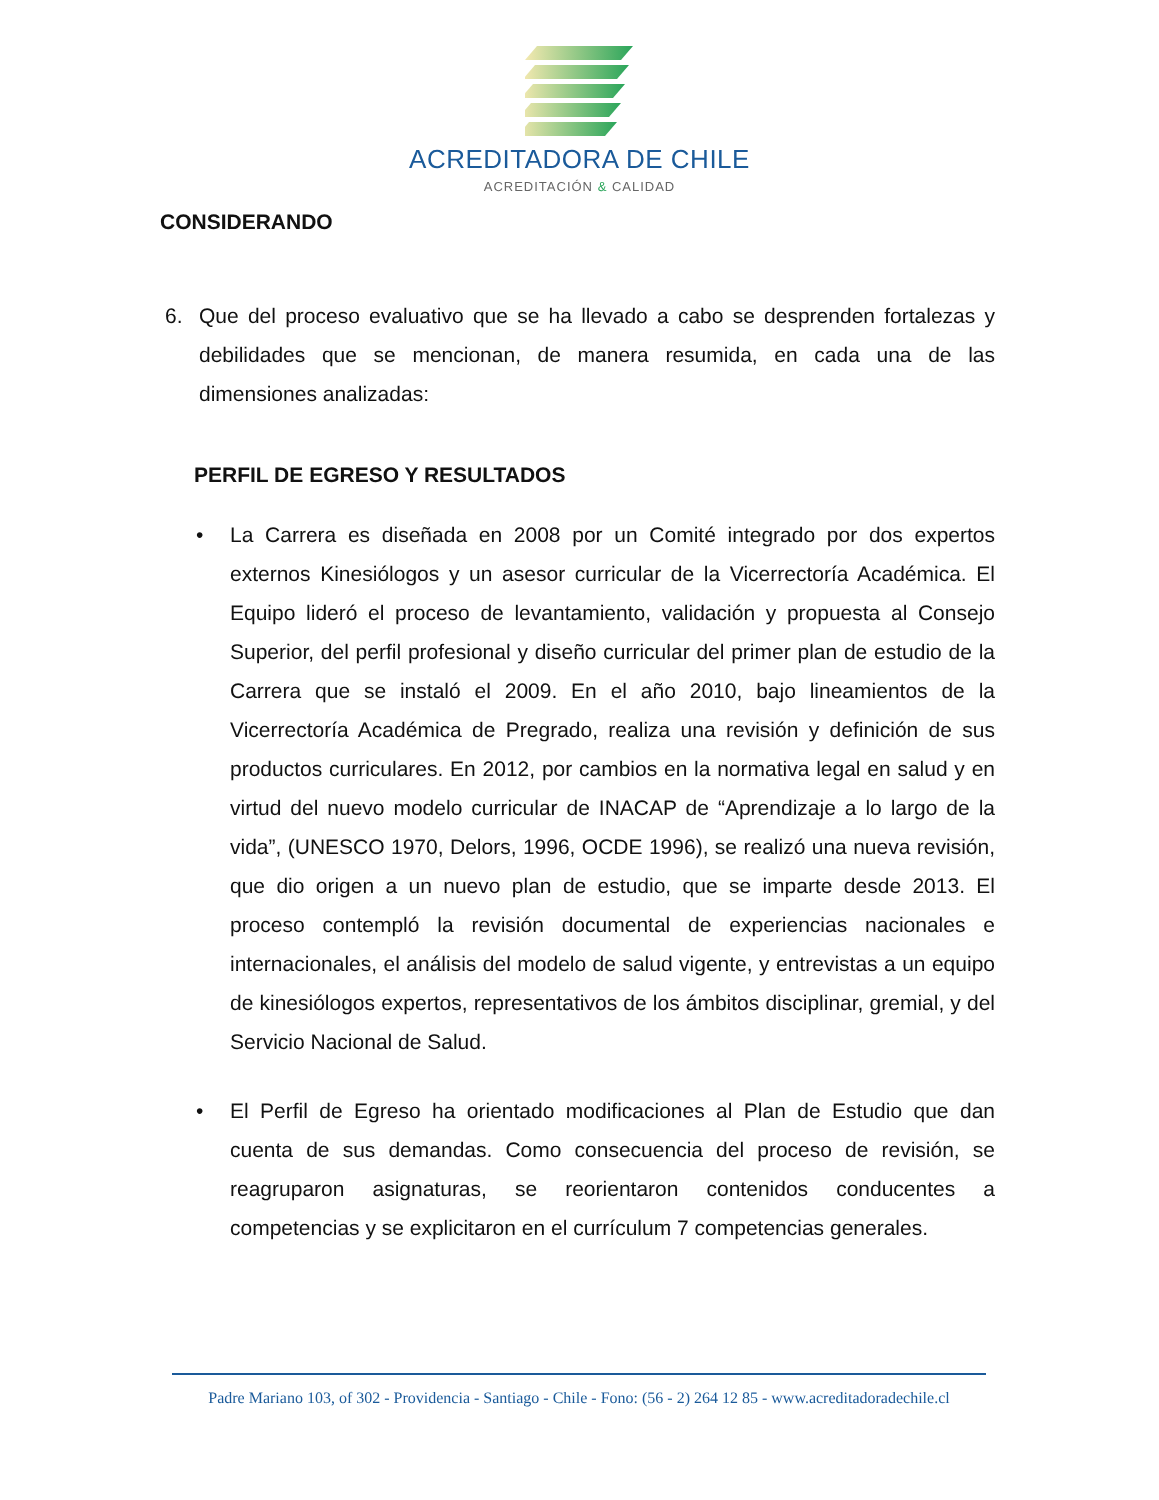ACREDITADORA DE CHILE
ACREDITACIÓN & CALIDAD
CONSIDERANDO
6. Que del proceso evaluativo que se ha llevado a cabo se desprenden fortalezas y debilidades que se mencionan, de manera resumida, en cada una de las dimensiones analizadas:
PERFIL DE EGRESO Y RESULTADOS
• La Carrera es diseñada en 2008 por un Comité integrado por dos expertos externos Kinesiólogos y un asesor curricular de la Vicerrectoría Académica. El Equipo lideró el proceso de levantamiento, validación y propuesta al Consejo Superior, del perfil profesional y diseño curricular del primer plan de estudio de la Carrera que se instaló el 2009. En el año 2010, bajo lineamientos de la Vicerrectoría Académica de Pregrado, realiza una revisión y definición de sus productos curriculares. En 2012, por cambios en la normativa legal en salud y en virtud del nuevo modelo curricular de INACAP de “Aprendizaje a lo largo de la vida”, (UNESCO 1970, Delors, 1996, OCDE 1996), se realizó una nueva revisión, que dio origen a un nuevo plan de estudio, que se imparte desde 2013. El proceso contempló la revisión documental de experiencias nacionales e internacionales, el análisis del modelo de salud vigente, y entrevistas a un equipo de kinesiólogos expertos, representativos de los ámbitos disciplinar, gremial, y del Servicio Nacional de Salud.
• El Perfil de Egreso ha orientado modificaciones al Plan de Estudio que dan cuenta de sus demandas. Como consecuencia del proceso de revisión, se reagruparon asignaturas, se reorientaron contenidos conducentes a competencias y se explicitaron en el currículum 7 competencias generales.
Padre Mariano 103, of 302 - Providencia - Santiago - Chile - Fono: (56 - 2) 264 12 85 - www.acreditadoradechile.cl